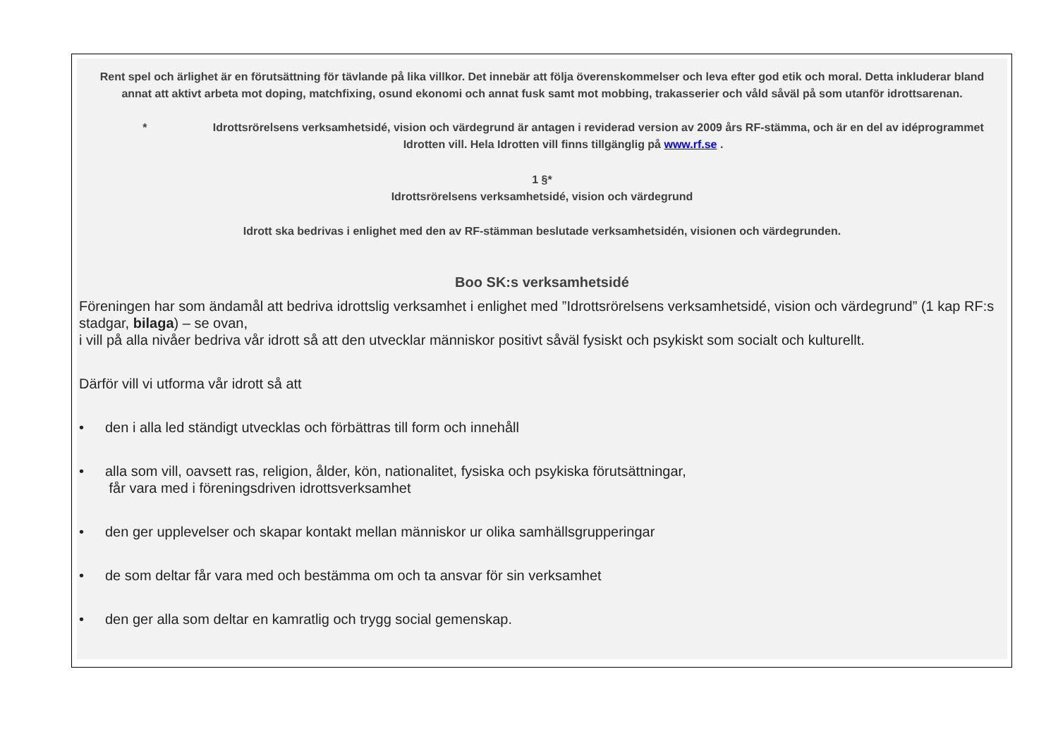Rent spel och ärlighet är en förutsättning för tävlande på lika villkor. Det innebär att följa överenskommelser och leva efter god etik och moral. Detta inkluderar bland annat att aktivt arbeta mot doping, matchfixing, osund ekonomi och annat fusk samt mot mobbing, trakasserier och våld såväl på som utanför idrottsarenan.
* Idrottsrörelsens verksamhetsidé, vision och värdegrund är antagen i reviderad version av 2009 års RF-stämma, och är en del av idéprogrammet Idrotten vill. Hela Idrotten vill finns tillgänglig på www.rf.se .
1 §*
Idrottsrörelsens verksamhetsidé, vision och värdegrund
Idrott ska bedrivas i enlighet med den av RF-stämman beslutade verksamhetsidén, visionen och värdegrunden.
Boo SK:s verksamhetsidé
Föreningen har som ändamål att bedriva idrottslig verksamhet i enlighet med ”Idrottsrörelsens verksamhetsidé, vision och värdegrund” (1 kap RF:s stadgar, bilaga) – se ovan,
i vill på alla nivåer bedriva vår idrott så att den utvecklar människor positivt såväl fysiskt och psykiskt som socialt och kulturellt.
Därför vill vi utforma vår idrott så att
• den i alla led ständigt utvecklas och förbättras till form och innehåll
• alla som vill, oavsett ras, religion, ålder, kön, nationalitet, fysiska och psykiska förutsättningar,
får vara med i föreningsdriven idrottsverksamhet
• den ger upplevelser och skapar kontakt mellan människor ur olika samhällsgrupperingar
• de som deltar får vara med och bestämma om och ta ansvar för sin verksamhet
• den ger alla som deltar en kamratlig och trygg social gemenskap.